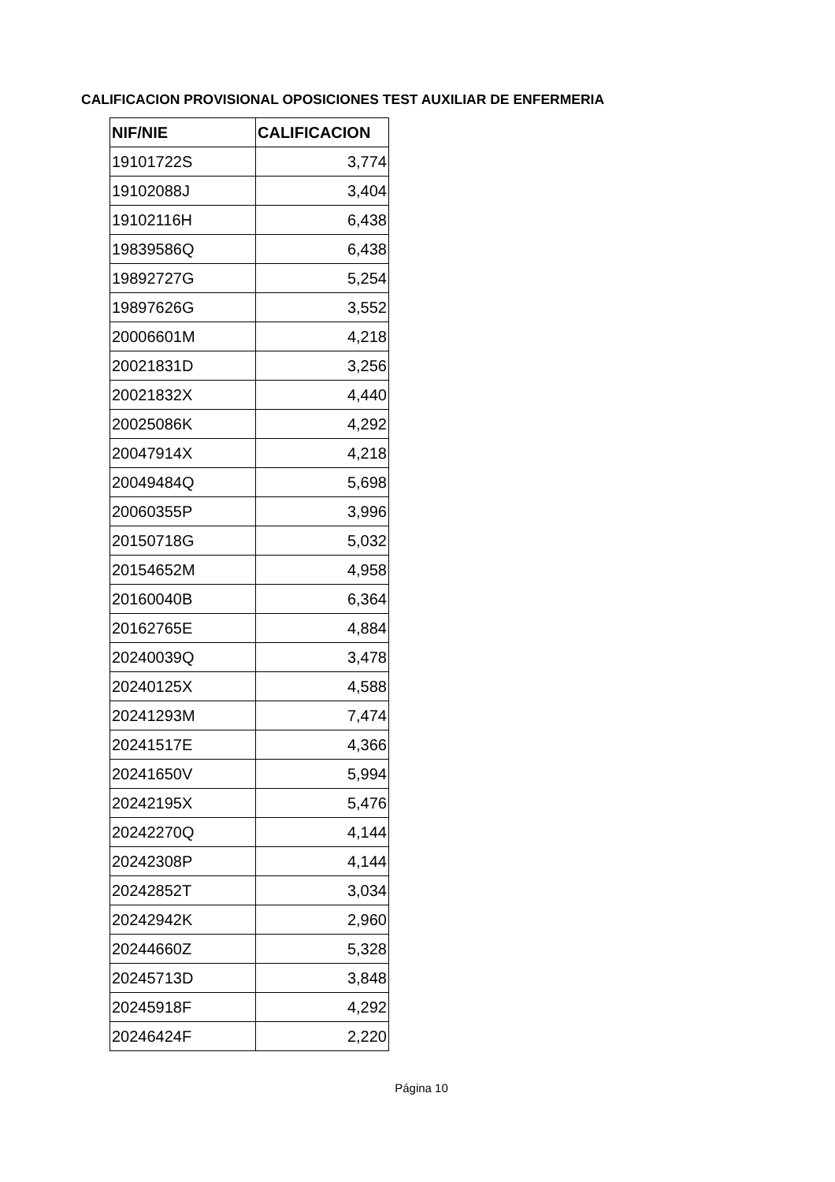CALIFICACION PROVISIONAL OPOSICIONES TEST AUXILIAR DE ENFERMERIA
| NIF/NIE | CALIFICACION |
| --- | --- |
| 19101722S | 3,774 |
| 19102088J | 3,404 |
| 19102116H | 6,438 |
| 19839586Q | 6,438 |
| 19892727G | 5,254 |
| 19897626G | 3,552 |
| 20006601M | 4,218 |
| 20021831D | 3,256 |
| 20021832X | 4,440 |
| 20025086K | 4,292 |
| 20047914X | 4,218 |
| 20049484Q | 5,698 |
| 20060355P | 3,996 |
| 20150718G | 5,032 |
| 20154652M | 4,958 |
| 20160040B | 6,364 |
| 20162765E | 4,884 |
| 20240039Q | 3,478 |
| 20240125X | 4,588 |
| 20241293M | 7,474 |
| 20241517E | 4,366 |
| 20241650V | 5,994 |
| 20242195X | 5,476 |
| 20242270Q | 4,144 |
| 20242308P | 4,144 |
| 20242852T | 3,034 |
| 20242942K | 2,960 |
| 20244660Z | 5,328 |
| 20245713D | 3,848 |
| 20245918F | 4,292 |
| 20246424F | 2,220 |
Página 10